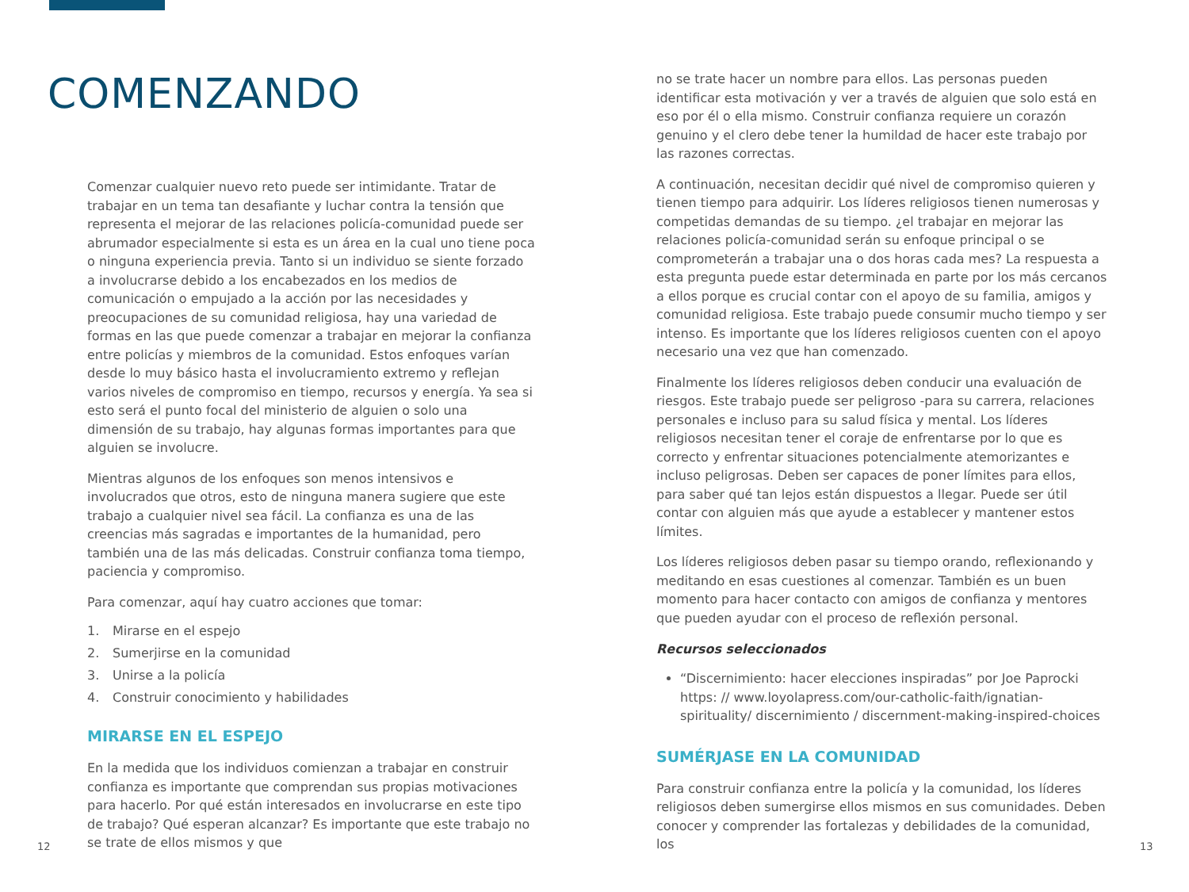COMENZANDO
Comenzar cualquier nuevo reto puede ser intimidante. Tratar de trabajar en un tema tan desafiante y luchar contra la tensión que representa el mejorar de las relaciones policía-comunidad puede ser abrumador especialmente si esta es un área en la cual uno tiene poca o ninguna experiencia previa. Tanto si un individuo se siente forzado a involucrarse debido a los encabezados en los medios de comunicación o empujado a la acción por las necesidades y preocupaciones de su comunidad religiosa, hay una variedad de formas en las que puede comenzar a trabajar en mejorar la confianza entre policías y miembros de la comunidad. Estos enfoques varían desde lo muy básico hasta el involucramiento extremo y reflejan varios niveles de compromiso en tiempo, recursos y energía. Ya sea si esto será el punto focal del ministerio de alguien o solo una dimensión de su trabajo, hay algunas formas importantes para que alguien se involucre.
Mientras algunos de los enfoques son menos intensivos e involucrados que otros, esto de ninguna manera sugiere que este trabajo a cualquier nivel sea fácil. La confianza es una de las creencias más sagradas e importantes de la humanidad, pero también una de las más delicadas. Construir confianza toma tiempo, paciencia y compromiso.
Para comenzar, aquí hay cuatro acciones que tomar:
1. Mirarse en el espejo
2. Sumerjirse en la comunidad
3. Unirse a la policía
4. Construir conocimiento y habilidades
MIRARSE EN EL ESPEJO
En la medida que los individuos comienzan a trabajar en construir confianza es importante que comprendan sus propias motivaciones para hacerlo. Por qué están interesados en involucrarse en este tipo de trabajo? Qué esperan alcanzar? Es importante que este trabajo no se trate de ellos mismos y que
no se trate hacer un nombre para ellos. Las personas pueden identificar esta motivación y ver a través de alguien que solo está en eso por él o ella mismo. Construir confianza requiere un corazón genuino y el clero debe tener la humildad de hacer este trabajo por las razones correctas.
A continuación, necesitan decidir qué nivel de compromiso quieren y tienen tiempo para adquirir. Los líderes religiosos tienen numerosas y competidas demandas de su tiempo. ¿el trabajar en mejorar las relaciones policía-comunidad serán su enfoque principal o se comprometerán a trabajar una o dos horas cada mes? La respuesta a esta pregunta puede estar determinada en parte por los más cercanos a ellos porque es crucial contar con el apoyo de su familia, amigos y comunidad religiosa. Este trabajo puede consumir mucho tiempo y ser intenso. Es importante que los líderes religiosos cuenten con el apoyo necesario una vez que han comenzado.
Finalmente los líderes religiosos deben conducir una evaluación de riesgos. Este trabajo puede ser peligroso -para su carrera, relaciones personales e incluso para su salud física y mental. Los líderes religiosos necesitan tener el coraje de enfrentarse por lo que es correcto y enfrentar situaciones potencialmente atemorizantes e incluso peligrosas. Deben ser capaces de poner límites para ellos, para saber qué tan lejos están dispuestos a llegar. Puede ser útil contar con alguien más que ayude a establecer y mantener estos límites.
Los líderes religiosos deben pasar su tiempo orando, reflexionando y meditando en esas cuestiones al comenzar. También es un buen momento para hacer contacto con amigos de confianza y mentores que pueden ayudar con el proceso de reflexión personal.
Recursos seleccionados
“Discernimiento: hacer elecciones inspiradas” por Joe Paprocki https: // www.loyolapress.com/our-catholic-faith/ignatian-spirituality/ discernimiento / discernment-making-inspired-choices
SUMÉRJASE EN LA COMUNIDAD
Para construir confianza entre la policía y la comunidad, los líderes religiosos deben sumergirse ellos mismos en sus comunidades. Deben conocer y comprender las fortalezas y debilidades de la comunidad, los
12 13